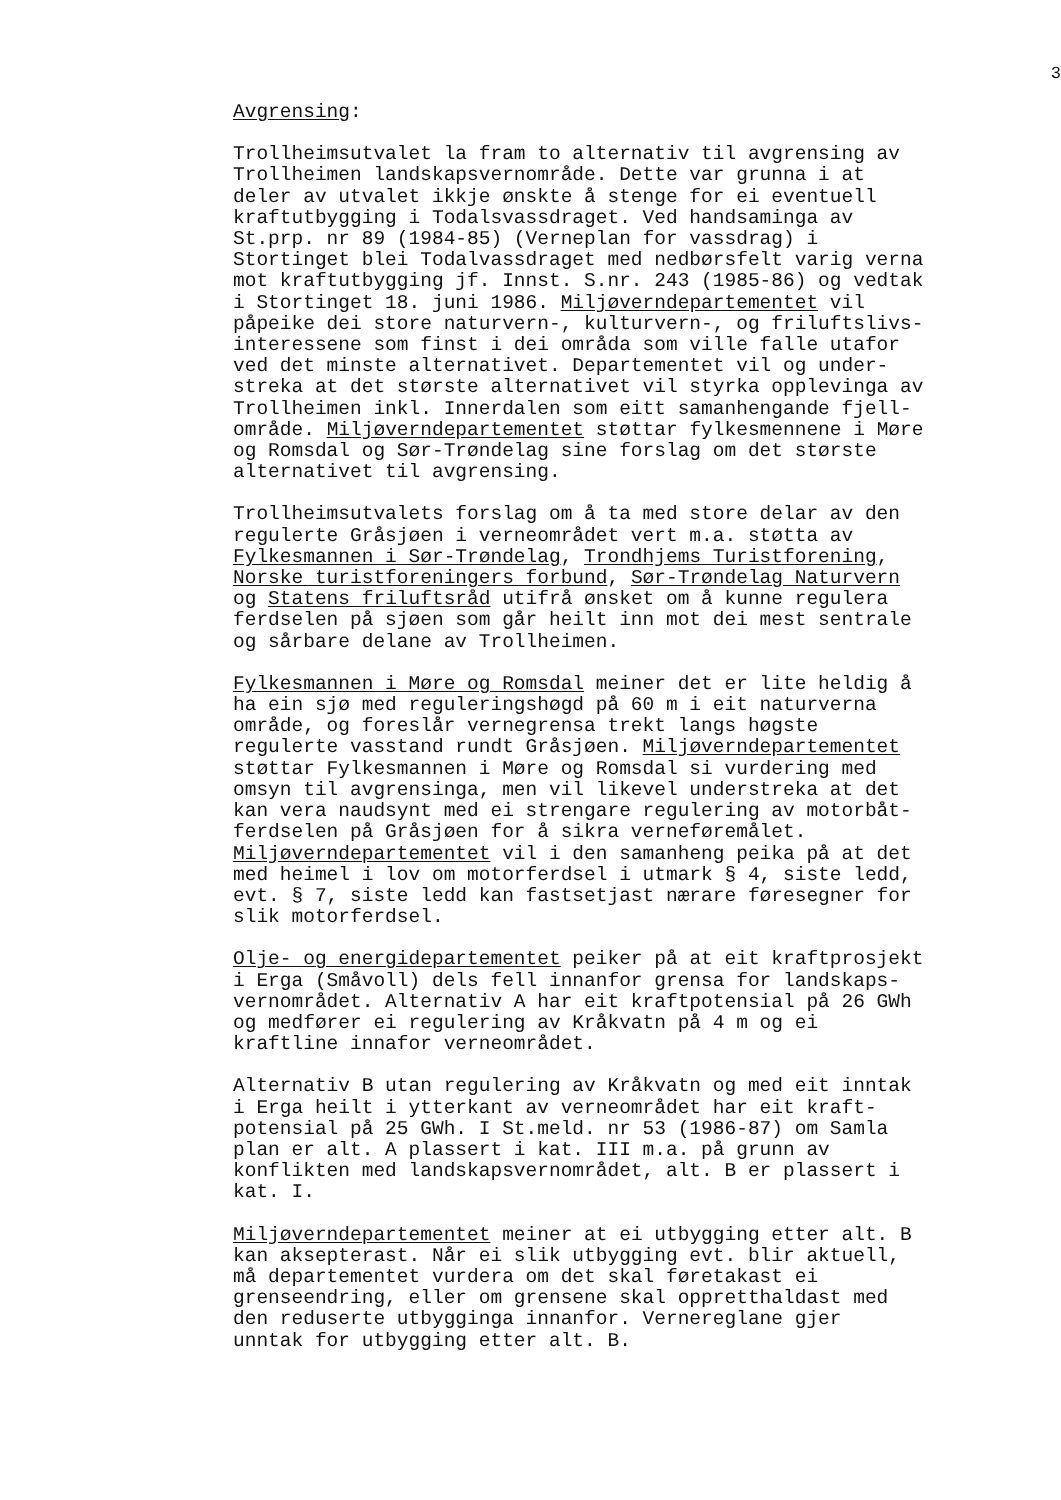3
Avgrensing:
Trollheimsutvalet la fram to alternativ til avgrensing av Trollheimen landskapsvernområde. Dette var grunna i at deler av utvalet ikkje ønskte å stenge for ei eventuell kraftutbygging i Todalsvassdraget. Ved handsaminga av St.prp. nr 89 (1984-85) (Verneplan for vassdrag) i Stortinget blei Todalvassdraget med nedbørsfelt varig verna mot kraftutbygging jf. Innst. S.nr. 243 (1985-86) og vedtak i Stortinget 18. juni 1986. Miljøverndepartementet vil påpeike dei store naturvern-, kulturvern-, og friluftslivs- interessene som finst i dei områda som ville falle utafor ved det minste alternativet. Departementet vil og under- streka at det største alternativet vil styrka opplevinga av Trollheimen inkl. Innerdalen som eitt samanhengande fjell- område. Miljøverndepartementet støttar fylkesmennene i Møre og Romsdal og Sør-Trøndelag sine forslag om det største alternativet til avgrensing.
Trollheimsutvalets forslag om å ta med store delar av den regulerte Gråsjøen i verneområdet vert m.a. støtta av Fylkesmannen i Sør-Trøndelag, Trondhjems Turistforening, Norske turistforeningers forbund, Sør-Trøndelag Naturvern og Statens friluftsråd utifrå ønsket om å kunne regulera ferdselen på sjøen som går heilt inn mot dei mest sentrale og sårbare delane av Trollheimen.
Fylkesmannen i Møre og Romsdal meiner det er lite heldig å ha ein sjø med reguleringshøgd på 60 m i eit naturverna område, og foreslår vernegrensa trekt langs høgste regulerte vasstand rundt Gråsjøen. Miljøverndepartementet støttar Fylkesmannen i Møre og Romsdal si vurdering med omsyn til avgrensinga, men vil likevel understreka at det kan vera naudsynt med ei strengare regulering av motorbåt- ferdselen på Gråsjøen for å sikra verneføremålet. Miljøverndepartementet vil i den samanheng peika på at det med heimel i lov om motorferdsel i utmark § 4, siste ledd, evt. § 7, siste ledd kan fastsetjast nærare føresegner for slik motorferdsel.
Olje- og energidepartementet peiker på at eit kraftprosjekt i Erga (Småvoll) dels fell innanfor grensa for landskaps- vernområdet. Alternativ A har eit kraftpotensial på 26 GWh og medfører ei regulering av Kråkvatn på 4 m og ei kraftline innafor verneområdet.
Alternativ B utan regulering av Kråkvatn og med eit inntak i Erga heilt i ytterkant av verneområdet har eit kraft- potensial på 25 GWh. I St.meld. nr 53 (1986-87) om Samla plan er alt. A plassert i kat. III m.a. på grunn av konflikten med landskapsvernområdet, alt. B er plassert i kat. I.
Miljøverndepartementet meiner at ei utbygging etter alt. B kan aksepterast. Når ei slik utbygging evt. blir aktuell, må departementet vurdera om det skal føretakast ei grenseendring, eller om grensene skal oppretthaldast med den reduserte utbygginga innanfor. Vernereglane gjer unntak for utbygging etter alt. B.